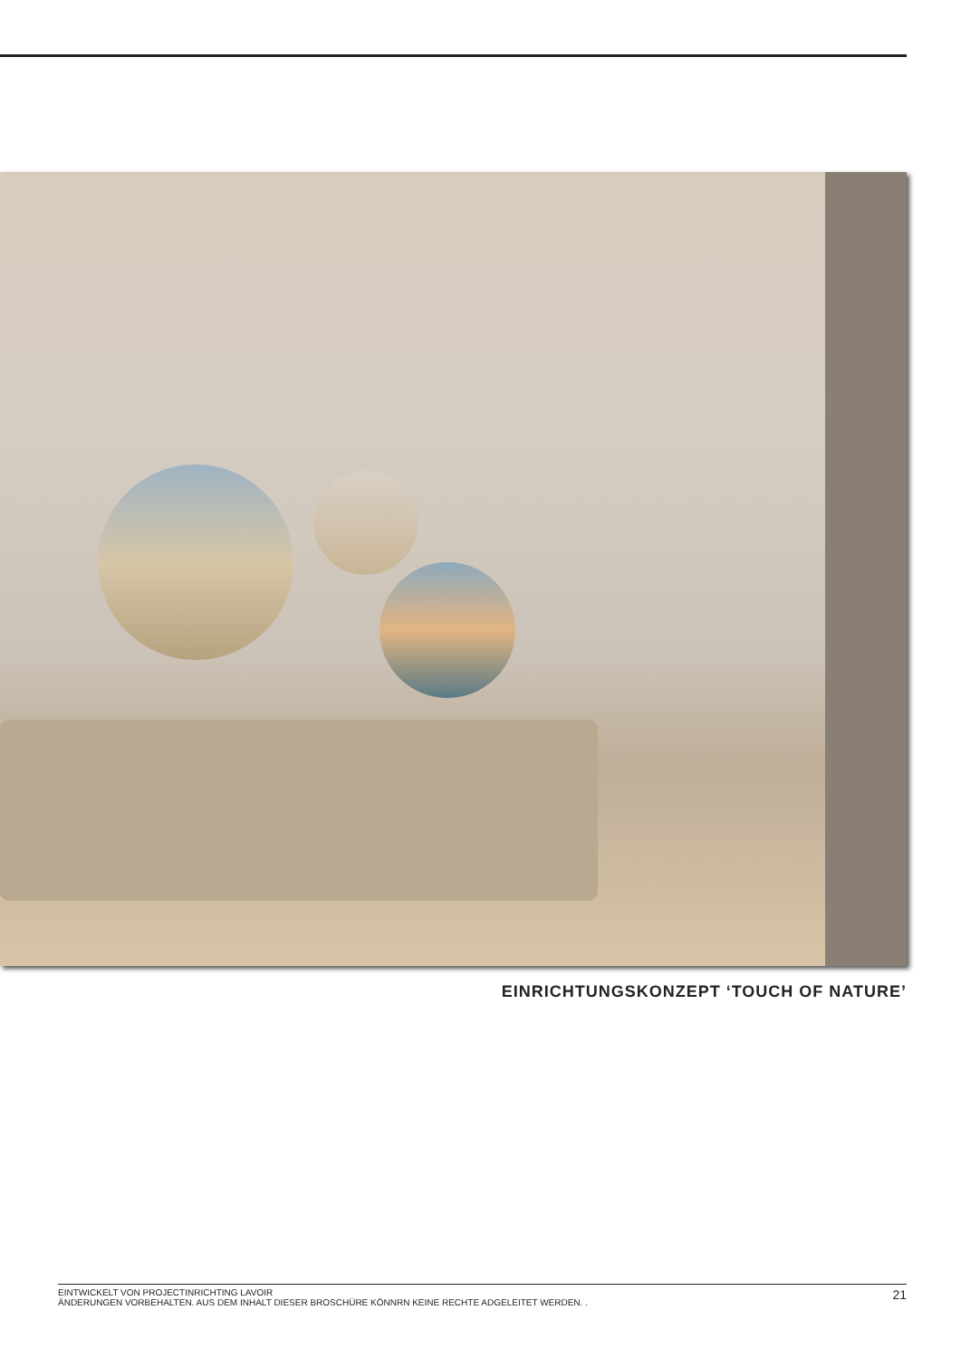EINRICHTUNGSKONZEPT ‘TOUCH OF NATURE’
EINTWICKELT VON PROJECTINRICHTING LAVOIR
ÄNDERUNGEN VORBEHALTEN. AUS DEM INHALT DIESER BROSCHÜRE KÖNNRN KEINE RECHTE ADGELEITET WERDEN. .
21